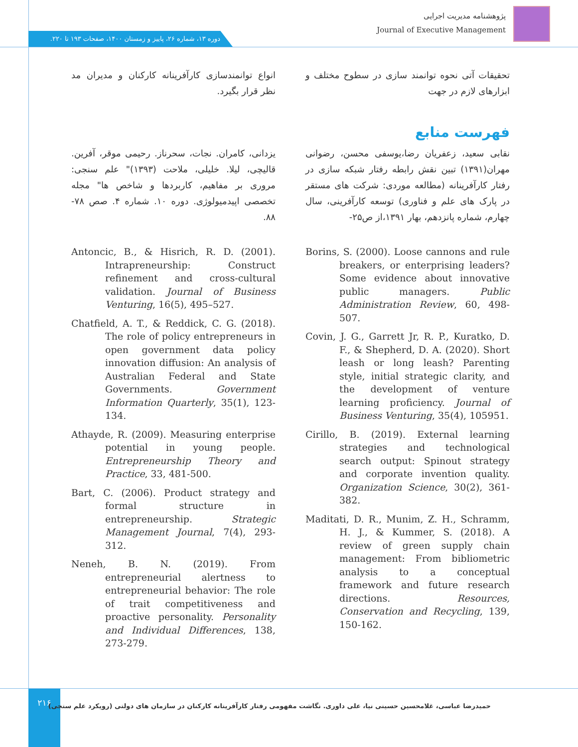پژوهشنامه مدیریت اجرایی
Journal of Executive Management
دوره ۱۳، شماره ۲۶، پاییز و زمستان ۱۴۰۰، صفحات ۱۹۳ تا ۲۲۰.
تحقیقات آتی نحوه توانمند سازی در سطوح مختلف و ابزارهای لازم در جهت
انواع توانمندسازی کارآفرینانه کارکنان و مدیران مد نظر قرار بگیرد.
فهرست منابع
نقابی سعید، زعفریان رضا،یوسفی محسن، رضوانی مهران(۱۳۹۱) تبین نقش رابطه رفتار شبکه سازی در رفتار کارآفرینانه (مطالعه موردی: شرکت های مستقر در پارک های علم و فناوری) توسعه کارآفرینی، سال چهارم، شماره پانزدهم، بهار ۱۳۹۱،از ص۲۵-
یزدانی، کامران. نجات، سحرناز. رحیمی موقر، آفرین. قالیچی، لیلا. خلیلی، ملاحت (۱۳۹۳)" علم سنجی: مروری بر مفاهیم، کاربردها و شاخص ها" مجله تخصصی اپیدمیولوژی. دوره ۱۰. شماره ۴. صص ۷۸- ۸۸.
Borins, S. (2000). Loose cannons and rule breakers, or enterprising leaders? Some evidence about innovative public managers. Public Administration Review, 60, 498-507.
Covin, J. G., Garrett Jr, R. P., Kuratko, D. F., & Shepherd, D. A. (2020). Short leash or long leash? Parenting style, initial strategic clarity, and the development of venture learning proficiency. Journal of Business Venturing, 35(4), 105951.
Cirillo, B. (2019). External learning strategies and technological search output: Spinout strategy and corporate invention quality. Organization Science, 30(2), 361-382.
Maditati, D. R., Munim, Z. H., Schramm, H. J., & Kummer, S. (2018). A review of green supply chain management: From bibliometric analysis to a conceptual framework and future research directions. Resources, Conservation and Recycling, 139, 150-162.
Antoncic, B., & Hisrich, R. D. (2001). Intrapreneurship: Construct refinement and cross-cultural validation. Journal of Business Venturing, 16(5), 495–527.
Chatfield, A. T., & Reddick, C. G. (2018). The role of policy entrepreneurs in open government data policy innovation diffusion: An analysis of Australian Federal and State Governments. Government Information Quarterly, 35(1), 123-134.
Athayde, R. (2009). Measuring enterprise potential in young people. Entrepreneurship Theory and Practice, 33, 481-500.
Bart, C. (2006). Product strategy and formal structure in entrepreneurship. Strategic Management Journal, 7(4), 293-312.
Neneh, B. N. (2019). From entrepreneurial alertness to entrepreneurial behavior: The role of trait competitiveness and proactive personality. Personality and Individual Differences, 138, 273-279.
۲۱۶
حمیدرضا عباسی، غلامحسین حسینی نیا، علی داوری. نگاشت مفهومی رفتار کارآفرینانه کارکنان در سازمان های دولتی (رویکرد علم سنجی)